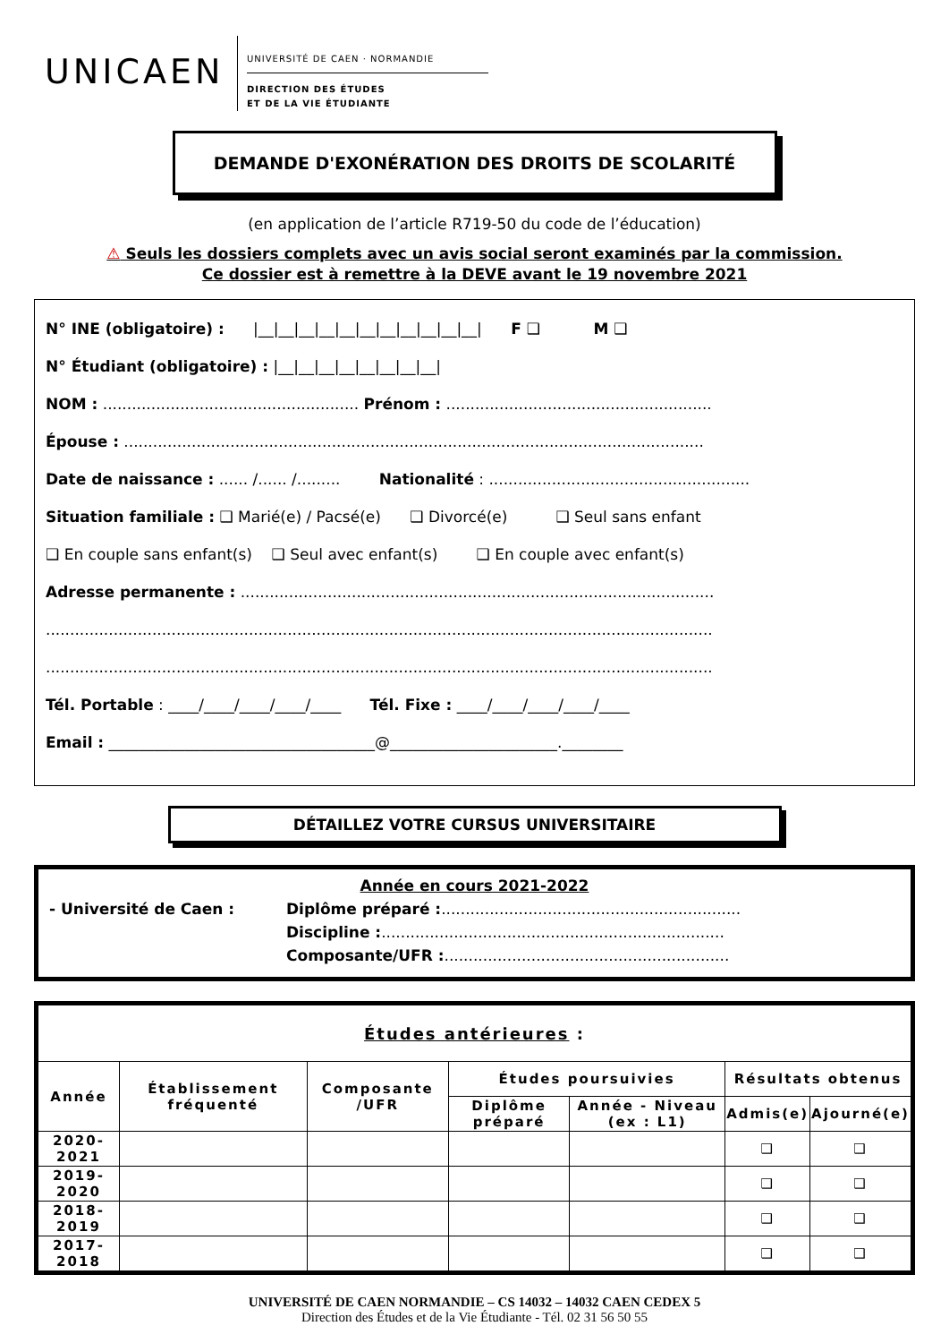UNICAEN
UNIVERSITÉ DE CAEN · NORMANDIE
DIRECTION DES ÉTUDES
ET DE LA VIE ÉTUDIANTE
DEMANDE D'EXONÉRATION DES DROITS DE SCOLARITÉ
(en application de l’article R719-50 du code de l’éducation)
⚠ Seuls les dossiers complets avec un avis social seront examinés par la commission.
Ce dossier est à remettre à la DEVE avant le 19 novembre 2021
N° INE (obligatoire) : |__|__|__|__|__|__|__|__|__|__|__| F ❑ M ❑
N° Étudiant (obligatoire) : |__|__|__|__|__|__|__|__|
NOM : ..................................................... Prénom : .......................................................
Épouse : ........................................................................................................................
Date de naissance : ...... /...... /......... Nationalité : ......................................................
Situation familiale : ❑ Marié(e) / Pacsé(e) ❑ Divorcé(e) ❑ Seul sans enfant
❑ En couple sans enfant(s) ❑ Seul avec enfant(s) ❑ En couple avec enfant(s)
Adresse permanente : ..................................................................................................
..........................................................................................................................................
..........................................................................................................................................
Tél. Portable : ____/____/____/____/____ Tél. Fixe : ____/____/____/____/____
Email : ___________________________________@______________________.________
DÉTAILLEZ VOTRE CURSUS UNIVERSITAIRE
Année en cours 2021-2022
- Université de Caen : Diplôme préparé : ..............................................................
Discipline :.......................................................................
Composante/UFR : ...........................................................
| Études antérieures : | | | | | | |
| --- | --- | --- | --- | --- | --- | --- |
| Année | Établissement fréquenté | Composante /UFR | Études poursuivies | | Résultats obtenus | |
| | | | Diplôme préparé | Année - Niveau (ex : L1) | Admis(e) | Ajourné(e) |
| 2020-2021 | | | | | ❑ | ❑ |
| 2019-2020 | | | | | ❑ | ❑ |
| 2018-2019 | | | | | ❑ | ❑ |
| 2017-2018 | | | | | ❑ | ❑ |
UNIVERSITÉ DE CAEN NORMANDIE – CS 14032 – 14032 CAEN CEDEX 5
Direction des Études et de la Vie Étudiante - Tél. 02 31 56 50 55